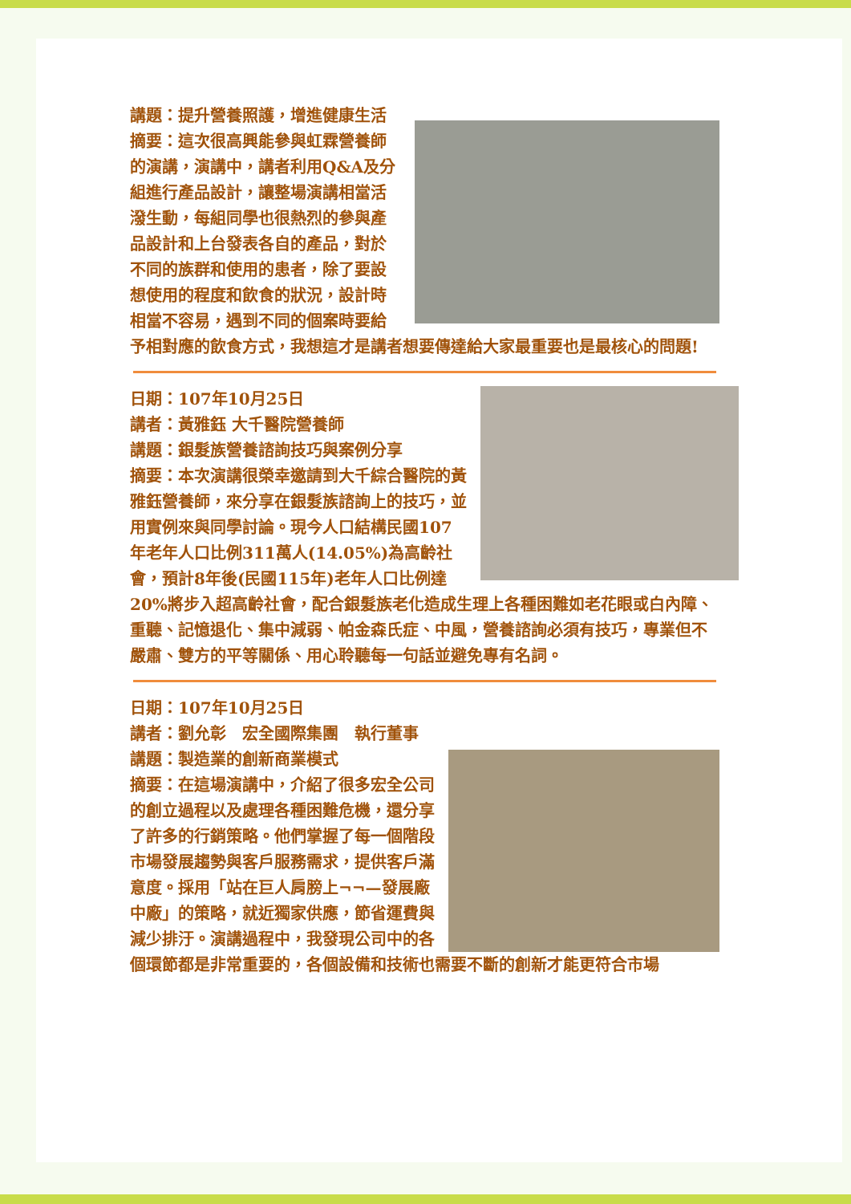講題：提升營養照護，增進健康生活
摘要：這次很高興能參與虹霖營養師的演講，演講中，講者利用Q&A及分組進行產品設計，讓整場演講相當活潑生動，每組同學也很熱烈的參與產品設計和上台發表各自的產品，對於不同的族群和使用的患者，除了要設想使用的程度和飲食的狀況，設計時相當不容易，遇到不同的個案時要給予相對應的飲食方式，我想這才是講者想要傳達給大家最重要也是最核心的問題!
日期：107年10月25日
講者：黃雅鈺 大千醫院營養師
講題：銀髮族營養諮詢技巧與案例分享
摘要：本次演講很榮幸邀請到大千綜合醫院的黃雅鈺營養師，來分享在銀髮族諮詢上的技巧，並用實例來與同學討論。現今人口結構民國107年老年人口比例311萬人(14.05%)為高齡社會，預計8年後(民國115年)老年人口比例達20%將步入超高齡社會，配合銀髮族老化造成生理上各種困難如老花眼或白內障、重聽、記憶退化、集中減弱、帕金森氏症、中風，營養諮詢必須有技巧，專業但不嚴肅、雙方的平等關係、用心聆聽每一句話並避免專有名詞。
日期：107年10月25日
講者：劉允彰　宏全國際集團　執行董事
講題：製造業的創新商業模式
摘要：在這場演講中，介紹了很多宏全公司的創立過程以及處理各種困難危機，還分享了許多的行銷策略。他們掌握了每一個階段市場發展趨勢與客戶服務需求，提供客戶滿意度。採用「站在巨人肩膀上¬¬—發展廠中廠」的策略，就近獨家供應，節省運費與減少排汙。演講過程中，我發現公司中的各個環節都是非常重要的，各個設備和技術也需要不斷的創新才能更符合市場